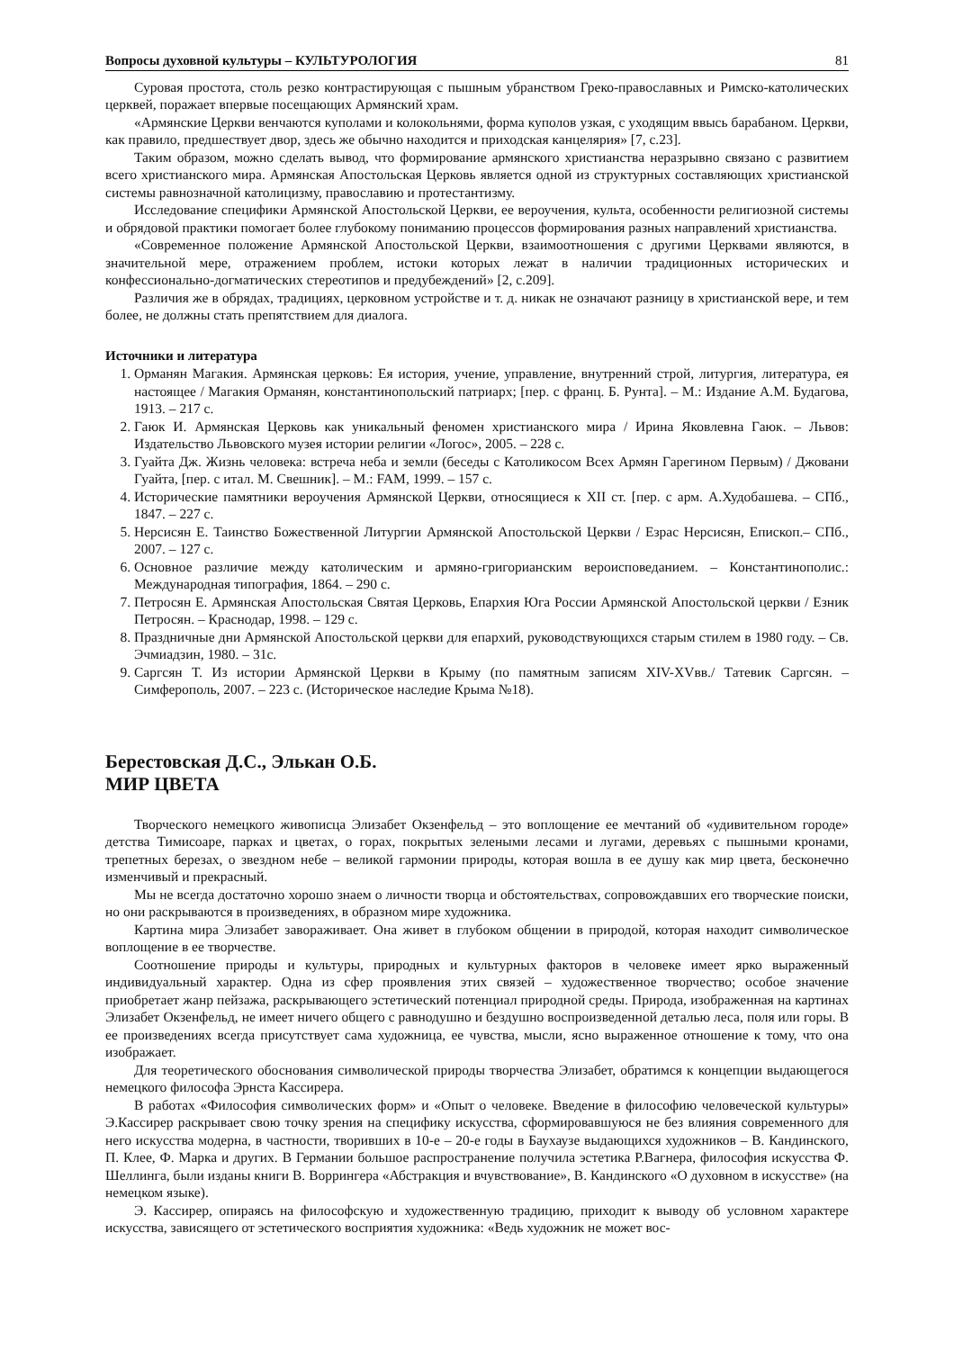Вопросы духовной культуры – КУЛЬТУРОЛОГИЯ 81
Суровая простота, столь резко контрастирующая с пышным убранством Греко-православных и Римско-католических церквей, поражает впервые посещающих Армянский храм.
«Армянские Церкви венчаются куполами и колокольнями, форма куполов узкая, с уходящим ввысь барабаном. Церкви, как правило, предшествует двор, здесь же обычно находится и приходская канцелярия» [7, с.23].
Таким образом, можно сделать вывод, что формирование армянского христианства неразрывно связано с развитием всего христианского мира. Армянская Апостольская Церковь является одной из структурных составляющих христианской системы равнозначной католицизму, православию и протестантизму.
Исследование специфики Армянской Апостольской Церкви, ее вероучения, культа, особенности религиозной системы и обрядовой практики помогает более глубокому пониманию процессов формирования разных направлений христианства.
«Современное положение Армянской Апостольской Церкви, взаимоотношения с другими Церквами являются, в значительной мере, отражением проблем, истоки которых лежат в наличии традиционных исторических и конфессионально-догматических стереотипов и предубеждений» [2, с.209].
Различия же в обрядах, традициях, церковном устройстве и т. д. никак не означают разницу в христианской вере, и тем более, не должны стать препятствием для диалога.
Источники и литература
1. Орманян Магакия. Армянская церковь: Ея история, учение, управление, внутренний строй, литургия, литература, ея настоящее / Магакия Орманян, константинопольский патриарх; [пер. с франц. Б. Рунта]. – М.: Издание А.М. Будагова, 1913. – 217 с.
2. Гаюк И. Армянская Церковь как уникальный феномен христианского мира / Ирина Яковлевна Гаюк. – Львов: Издательство Львовского музея истории религии «Логос», 2005. – 228 с.
3. Гуайта Дж. Жизнь человека: встреча неба и земли (беседы с Католикосом Всех Армян Гарегином Первым) / Джовани Гуайта, [пер. с итал. М. Свешник]. – М.: FAM, 1999. – 157 с.
4. Исторические памятники вероучения Армянской Церкви, относящиеся к XII ст. [пер. с арм. А.Худобашева. – СПб., 1847. – 227 с.
5. Нерсисян Е. Таинство Божественной Литургии Армянской Апостольской Церкви / Езрас Нерсисян, Епископ.– СПб., 2007. – 127 с.
6. Основное различие между католическим и армяно-григорианским вероисповеданием. – Константинополис.: Международная типография, 1864. – 290 с.
7. Петросян Е. Армянская Апостольская Святая Церковь, Епархия Юга России Армянской Апостольской церкви / Езник Петросян. – Краснодар, 1998. – 129 с.
8. Праздничные дни Армянской Апостольской церкви для епархий, руководствующихся старым стилем в 1980 году. – Св. Эчмиадзин, 1980. – 31с.
9. Саргсян Т. Из истории Армянской Церкви в Крыму (по памятным записям XIV-XVвв./ Татевик Саргсян. – Симферополь, 2007. – 223 с. (Историческое наследие Крыма №18).
Берестовская Д.С., Элькан О.Б.
МИР ЦВЕТА
Творческого немецкого живописца Элизабет Окзенфельд – это воплощение ее мечтаний об «удивительном городе» детства Тимисоаре, парках и цветах, о горах, покрытых зелеными лесами и лугами, деревьях с пышными кронами, трепетных березах, о звездном небе – великой гармонии природы, которая вошла в ее душу как мир цвета, бесконечно изменчивый и прекрасный.
Мы не всегда достаточно хорошо знаем о личности творца и обстоятельствах, сопровождавших его творческие поиски, но они раскрываются в произведениях, в образном мире художника.
Картина мира Элизабет завораживает. Она живет в глубоком общении в природой, которая находит символическое воплощение в ее творчестве.
Соотношение природы и культуры, природных и культурных факторов в человеке имеет ярко выраженный индивидуальный характер. Одна из сфер проявления этих связей – художественное творчество; особое значение приобретает жанр пейзажа, раскрывающего эстетический потенциал природной среды. Природа, изображенная на картинах Элизабет Окзенфельд, не имеет ничего общего с равнодушно и бездушно воспроизведенной деталью леса, поля или горы. В ее произведениях всегда присутствует сама художница, ее чувства, мысли, ясно выраженное отношение к тому, что она изображает.
Для теоретического обоснования символической природы творчества Элизабет, обратимся к концепции выдающегося немецкого философа Эрнста Кассирера.
В работах «Философия символических форм» и «Опыт о человеке. Введение в философию человеческой культуры» Э.Кассирер раскрывает свою точку зрения на специфику искусства, сформировавшуюся не без влияния современного для него искусства модерна, в частности, творивших в 10-е – 20-е годы в Баухаузе выдающихся художников – В. Кандинского, П. Клее, Ф. Марка и других. В Германии большое распространение получила эстетика Р.Вагнера, философия искусства Ф. Шеллинга, были изданы книги В. Воррингера «Абстракция и вчувствование», В. Кандинского «О духовном в искусстве» (на немецком языке).
Э. Кассирер, опираясь на философскую и художественную традицию, приходит к выводу об условном характере искусства, зависящего от эстетического восприятия художника: «Ведь художник не может вос-